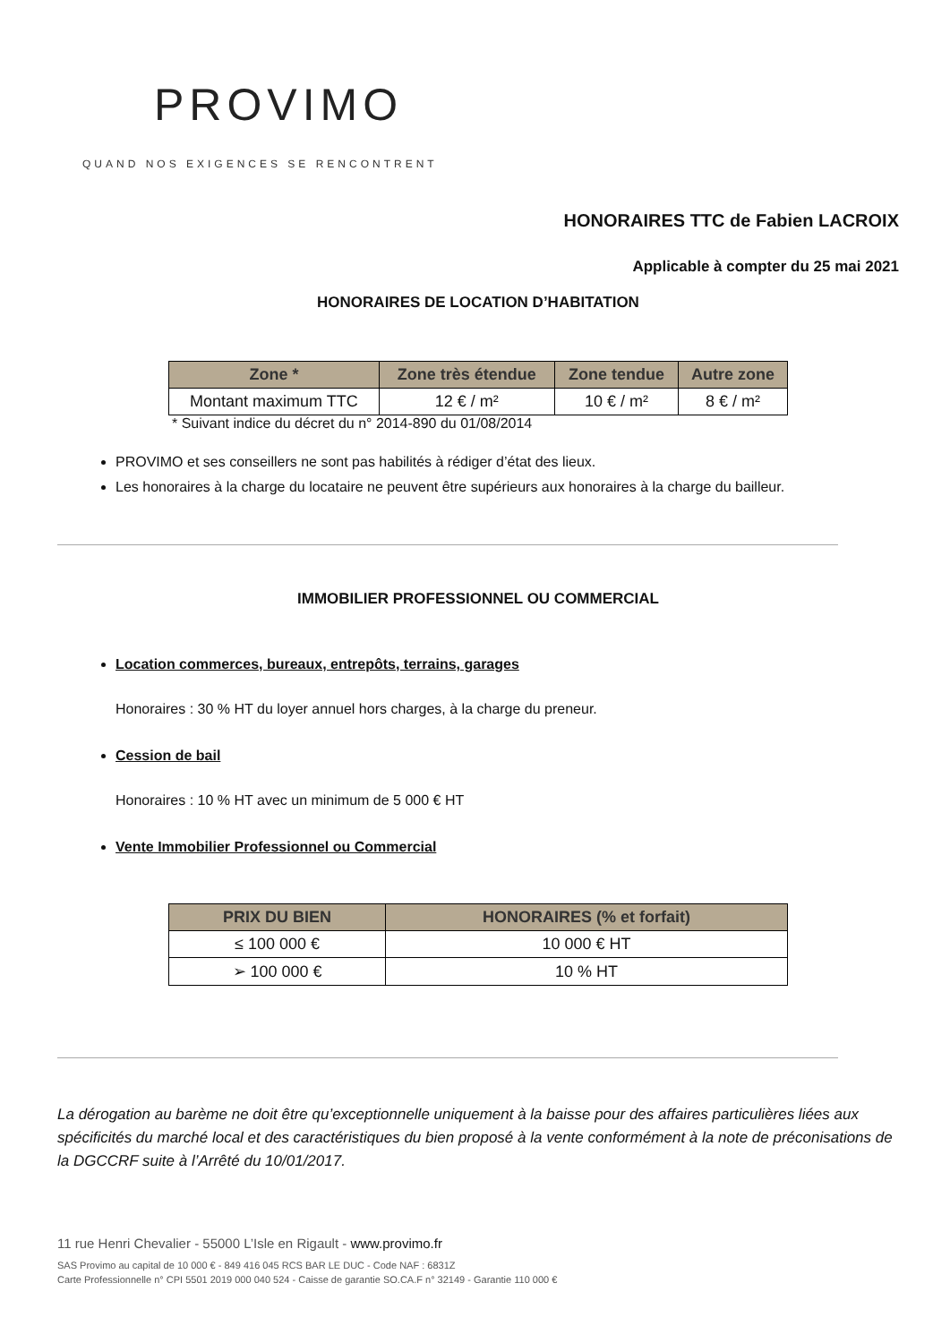PROVIMO
QUAND NOS EXIGENCES SE RENCONTRENT
HONORAIRES TTC de Fabien LACROIX
Applicable à compter du 25 mai 2021
HONORAIRES DE LOCATION D’HABITATION
| Zone * | Zone très étendue | Zone tendue | Autre zone |
| --- | --- | --- | --- |
| Montant maximum TTC | 12 € / m² | 10 € / m² | 8 € / m² |
* Suivant indice du décret du n° 2014-890 du 01/08/2014
PROVIMO et ses conseillers ne sont pas habilités à rédiger d’état des lieux.
Les honoraires à la charge du locataire ne peuvent être supérieurs aux honoraires à la charge du bailleur.
IMMOBILIER PROFESSIONNEL OU COMMERCIAL
Location commerces, bureaux, entrepôts, terrains, garages
Honoraires : 30 % HT du loyer annuel hors charges, à la charge du preneur.
Cession de bail
Honoraires : 10 % HT avec un minimum de 5 000 € HT
Vente Immobilier Professionnel ou Commercial
| PRIX DU BIEN | HONORAIRES (% et forfait) |
| --- | --- |
| ≤ 100 000 € | 10 000 € HT |
| ➢ 100 000 € | 10 % HT |
La dérogation au barème ne doit être qu’exceptionnelle uniquement à la baisse pour des affaires particulières liées aux spécificités du marché local et des caractéristiques du bien proposé à la vente conformément à la note de préconisations de la DGCCRF suite à l’Arrêté du 10/01/2017.
11 rue Henri Chevalier - 55000 L’Isle en Rigault - www.provimo.fr
SAS Provimo au capital de 10 000 € - 849 416 045 RCS BAR LE DUC - Code NAF : 6831Z
Carte Professionnelle n° CPI 5501 2019 000 040 524 - Caisse de garantie SO.CA.F n° 32149 - Garantie 110 000 €